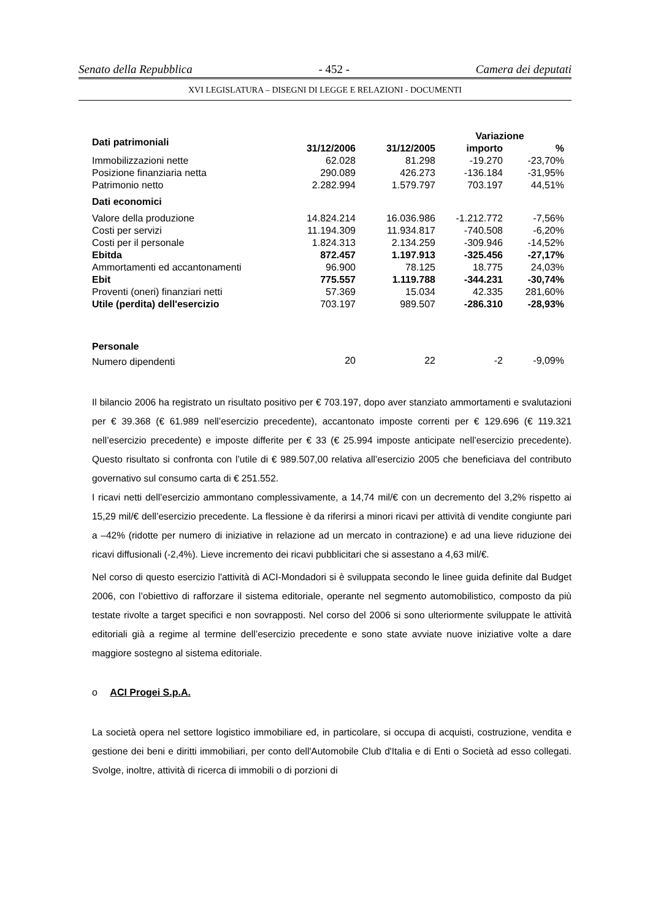Senato della Repubblica - 452 - Camera dei deputati
XVI LEGISLATURA – DISEGNI DI LEGGE E RELAZIONI - DOCUMENTI
| Dati patrimoniali | | | Variazione | |
| --- | --- | --- | --- | --- |
| | 31/12/2006 | 31/12/2005 | importo | % |
| Immobilizzazioni nette | 62.028 | 81.298 | -19.270 | -23,70% |
| Posizione finanziaria netta | 290.089 | 426.273 | -136.184 | -31,95% |
| Patrimonio netto | 2.282.994 | 1.579.797 | 703.197 | 44,51% |
| Dati economici | | | | |
| Valore della produzione | 14.824.214 | 16.036.986 | -1.212.772 | -7,56% |
| Costi per servizi | 11.194.309 | 11.934.817 | -740.508 | -6,20% |
| Costi per il personale | 1.824.313 | 2.134.259 | -309.946 | -14,52% |
| Ebitda | 872.457 | 1.197.913 | -325.456 | -27,17% |
| Ammortamenti ed accantonamenti | 96.900 | 78.125 | 18.775 | 24,03% |
| Ebit | 775.557 | 1.119.788 | -344.231 | -30,74% |
| Proventi (oneri) finanziari netti | 57.369 | 15.034 | 42.335 | 281,60% |
| Utile (perdita) dell'esercizio | 703.197 | 989.507 | -286.310 | -28,93% |
| Personale | | | | |
| Numero dipendenti | 20 | 22 | -2 | -9,09% |
Il bilancio 2006 ha registrato un risultato positivo per € 703.197, dopo aver stanziato ammortamenti e svalutazioni per € 39.368 (€ 61.989 nell’esercizio precedente), accantonato imposte correnti per € 129.696 (€ 119.321 nell’esercizio precedente) e imposte differite per € 33 (€ 25.994 imposte anticipate nell’esercizio precedente). Questo risultato si confronta con l’utile di € 989.507,00 relativa all’esercizio 2005 che beneficiava del contributo governativo sul consumo carta di € 251.552.
I ricavi netti dell’esercizio ammontano complessivamente, a 14,74 mil/€ con un decremento del 3,2% rispetto ai 15,29 mil/€ dell’esercizio precedente. La flessione è da riferirsi a minori ricavi per attività di vendite congiunte pari a –42% (ridotte per numero di iniziative in relazione ad un mercato in contrazione) e ad una lieve riduzione dei ricavi diffusionali (-2,4%). Lieve incremento dei ricavi pubblicitari che si assestano a 4,63 mil/€.
Nel corso di questo esercizio l'attività di ACI-Mondadori si è sviluppata secondo le linee guida definite dal Budget 2006, con l’obiettivo di rafforzare il sistema editoriale, operante nel segmento automobilistico, composto da più testate rivolte a target specifici e non sovrapposti. Nel corso del 2006 si sono ulteriormente sviluppate le attività editoriali già a regime al termine dell’esercizio precedente e sono state avviate nuove iniziative volte a dare maggiore sostegno al sistema editoriale.
o ACI Progei S.p.A.
La società opera nel settore logistico immobiliare ed, in particolare, si occupa di acquisti, costruzione, vendita e gestione dei beni e diritti immobiliari, per conto dell'Automobile Club d'Italia e di Enti o Società ad esso collegati. Svolge, inoltre, attività di ricerca di immobili o di porzioni di